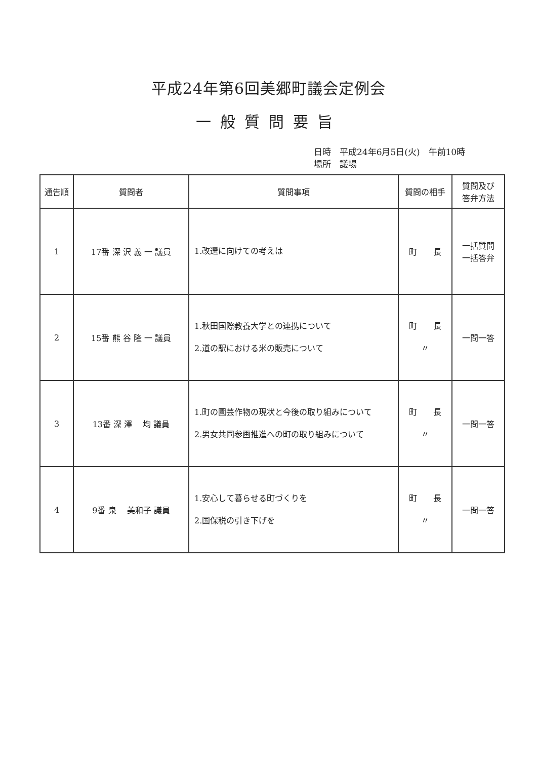平成24年第6回美郷町議会定例会
一般質問要旨
日時　平成24年6月5日(火)　午前10時
場所　議場
| 通告順 | 質問者 | 質問事項 | 質問の相手 | 質問及び 答弁方法 |
| --- | --- | --- | --- | --- |
| 1 | 17番 深 沢 義 一 議員 | 1.改選に向けての考えは | 町 長 | 一括質問 一括答弁 |
| 2 | 15番 熊 谷 隆 一 議員 | 1.秋田国際教養大学との連携について 2.道の駅における米の販売について | 町 長 〃 | 一問一答 |
| 3 | 13番 深 澤 均 議員 | 1.町の園芸作物の現状と今後の取り組みについて 2.男女共同参画推進への町の取り組みについて | 町 長 〃 | 一問一答 |
| 4 | 9番 泉 美和子 議員 | 1.安心して暮らせる町づくりを 2.国保税の引き下げを | 町 長 〃 | 一問一答 |